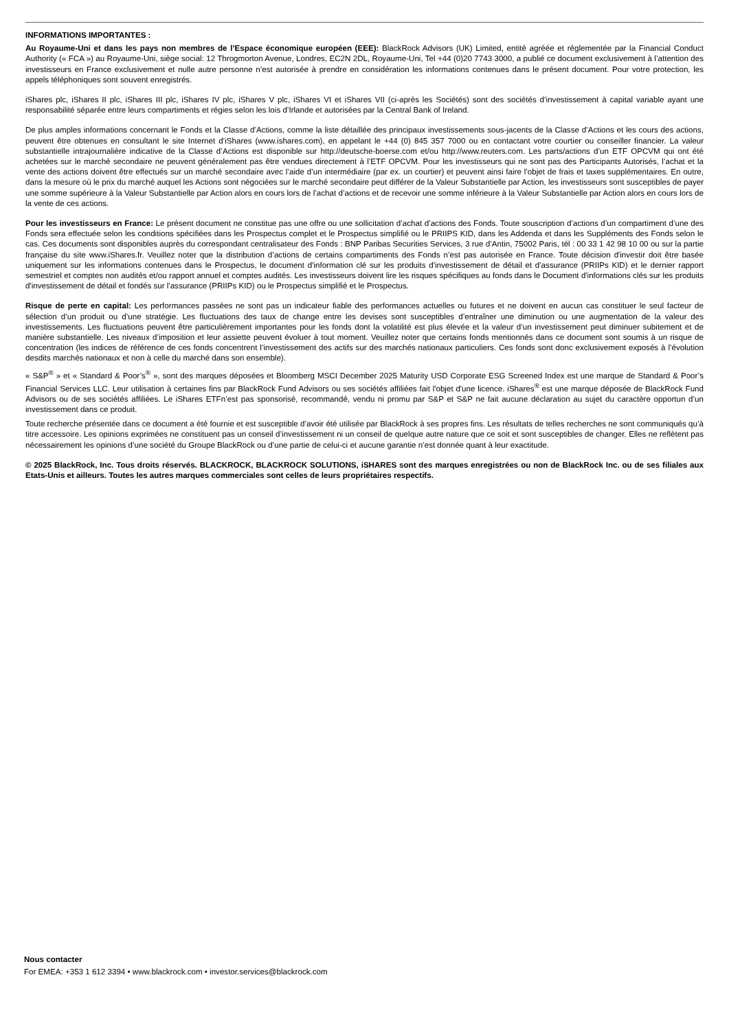INFORMATIONS IMPORTANTES :
Au Royaume-Uni et dans les pays non membres de l’Espace économique européen (EEE): BlackRock Advisors (UK) Limited, entité agréée et réglementée par la Financial Conduct Authority (« FCA ») au Royaume-Uni, siège social: 12 Throgmorton Avenue, Londres, EC2N 2DL, Royaume-Uni, Tel +44 (0)20 7743 3000, a publié ce document exclusivement à l’attention des investisseurs en France exclusivement et nulle autre personne n’est autorisée à prendre en considération les informations contenues dans le présent document. Pour votre protection, les appels téléphoniques sont souvent enregistrés.
iShares plc, iShares II plc, iShares III plc, iShares IV plc, iShares V plc, iShares VI et iShares VII (ci-après les Sociétés) sont des sociétés d’investissement à capital variable ayant une responsabilité séparée entre leurs compartiments et régies selon les lois d’Irlande et autorisées par la Central Bank of Ireland.
De plus amples informations concernant le Fonds et la Classe d’Actions, comme la liste détaillée des principaux investissements sous-jacents de la Classe d’Actions et les cours des actions, peuvent être obtenues en consultant le site Internet d’iShares (www.ishares.com), en appelant le +44 (0) 845 357 7000 ou en contactant votre courtier ou conseiller financier. La valeur substantielle intrajournalière indicative de la Classe d’Actions est disponible sur http://deutsche-boerse.com et/ou http://www.reuters.com. Les parts/actions d’un ETF OPCVM qui ont été achetées sur le marché secondaire ne peuvent généralement pas être vendues directement à l’ETF OPCVM. Pour les investisseurs qui ne sont pas des Participants Autorisés, l’achat et la vente des actions doivent être effectués sur un marché secondaire avec l’aide d’un intermédiaire (par ex. un courtier) et peuvent ainsi faire l’objet de frais et taxes supplémentaires. En outre, dans la mesure où le prix du marché auquel les Actions sont négociées sur le marché secondaire peut différer de la Valeur Substantielle par Action, les investisseurs sont susceptibles de payer une somme supérieure à la Valeur Substantielle par Action alors en cours lors de l’achat d’actions et de recevoir une somme inférieure à la Valeur Substantielle par Action alors en cours lors de la vente de ces actions.
Pour les investisseurs en France: Le présent document ne constitue pas une offre ou une sollicitation d’achat d’actions des Fonds. Toute souscription d’actions d’un compartiment d’une des Fonds sera effectuée selon les conditions spécifiées dans les Prospectus complet et le Prospectus simplifié ou le PRIIPS KID, dans les Addenda et dans les Suppléments des Fonds selon le cas. Ces documents sont disponibles auprès du correspondant centralisateur des Fonds : BNP Paribas Securities Services, 3 rue d’Antin, 75002 Paris, tél : 00 33 1 42 98 10 00 ou sur la partie française du site www.iShares.fr. Veuillez noter que la distribution d’actions de certains compartiments des Fonds n’est pas autorisée en France. Toute décision d'investir doit être basée uniquement sur les informations contenues dans le Prospectus, le document d'information clé sur les produits d'investissement de détail et d'assurance (PRIIPs KID) et le dernier rapport semestriel et comptes non audités et/ou rapport annuel et comptes audités. Les investisseurs doivent lire les risques spécifiques au fonds dans le Document d'informations clés sur les produits d'investissement de détail et fondés sur l'assurance (PRIIPs KID) ou le Prospectus simplifié et le Prospectus.
Risque de perte en capital: Les performances passées ne sont pas un indicateur fiable des performances actuelles ou futures et ne doivent en aucun cas constituer le seul facteur de sélection d’un produit ou d’une stratégie. Les fluctuations des taux de change entre les devises sont susceptibles d’entraîner une diminution ou une augmentation de la valeur des investissements. Les fluctuations peuvent être particulièrement importantes pour les fonds dont la volatilité est plus élevée et la valeur d’un investissement peut diminuer subitement et de manière substantielle. Les niveaux d’imposition et leur assiette peuvent évoluer à tout moment. Veuillez noter que certains fonds mentionnés dans ce document sont soumis à un risque de concentration (les indices de référence de ces fonds concentrent l’investissement des actifs sur des marchés nationaux particuliers. Ces fonds sont donc exclusivement exposés à l’évolution desdits marchés nationaux et non à celle du marché dans son ensemble).
« S&P<sup>®</sup> » et « Standard & Poor’s<sup>®</sup> », sont des marques déposées et Bloomberg MSCI December 2025 Maturity USD Corporate ESG Screened Index est une marque de Standard & Poor’s Financial Services LLC. Leur utilisation à certaines fins par BlackRock Fund Advisors ou ses sociétés affiliées fait l'objet d'une licence. iShares<sup>®</sup> est une marque déposée de BlackRock Fund Advisors ou de ses sociétés affiliées. Le iShares ETFn’est pas sponsorisé, recommandé, vendu ni promu par S&P et S&P ne fait aucune déclaration au sujet du caractère opportun d’un investissement dans ce produit.
Toute recherche présentée dans ce document a été fournie et est susceptible d’avoir été utilisée par BlackRock à ses propres fins. Les résultats de telles recherches ne sont communiqués qu’à titre accessoire. Les opinions exprimées ne constituent pas un conseil d’investissement ni un conseil de quelque autre nature que ce soit et sont susceptibles de changer. Elles ne reflètent pas nécessairement les opinions d’une société du Groupe BlackRock ou d’une partie de celui-ci et aucune garantie n’est donnée quant à leur exactitude.
© 2025 BlackRock, Inc. Tous droits réservés. BLACKROCK, BLACKROCK SOLUTIONS, iSHARES sont des marques enregistrées ou non de BlackRock Inc. ou de ses filiales aux Etats-Unis et ailleurs. Toutes les autres marques commerciales sont celles de leurs propriétaires respectifs.
Nous contacter
For EMEA: +353 1 612 3394 • www.blackrock.com • investor.services@blackrock.com